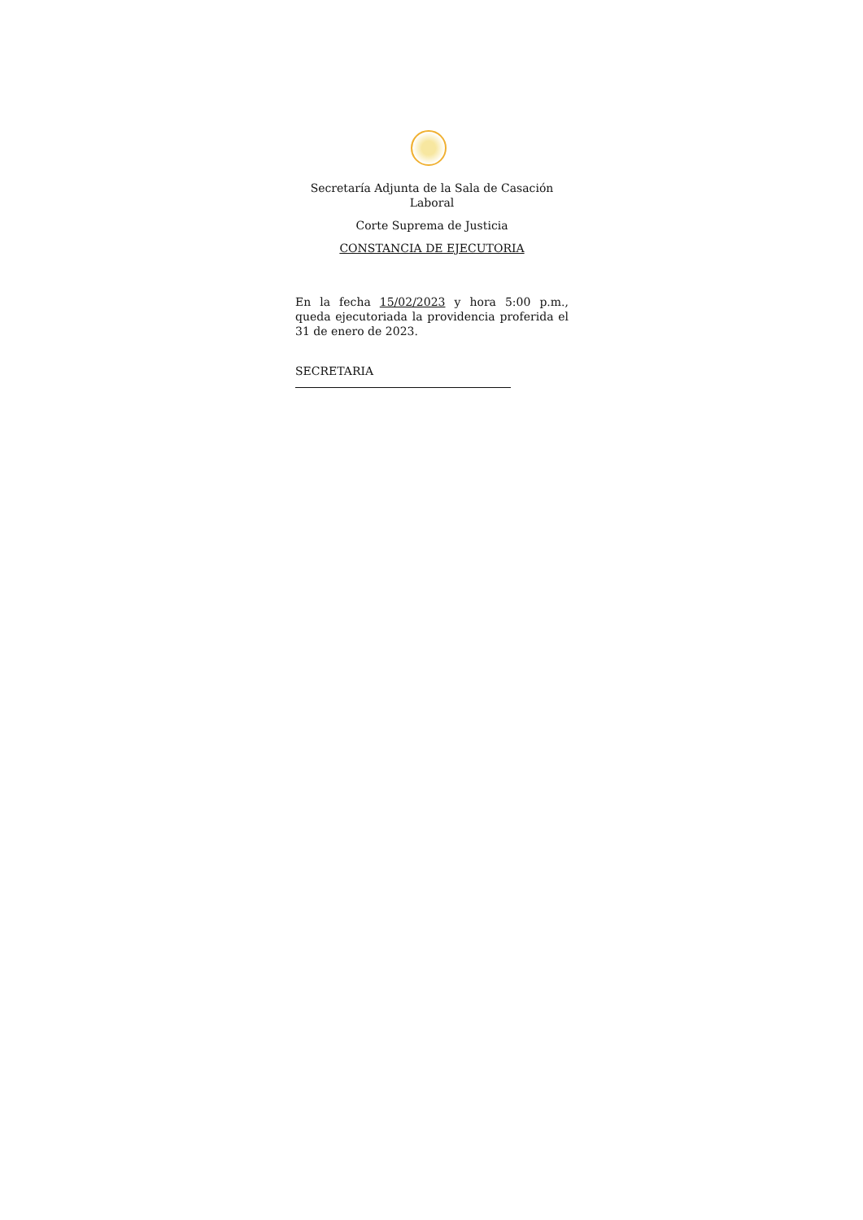Secretaría Adjunta de la Sala de Casación Laboral
Corte Suprema de Justicia
CONSTANCIA DE EJECUTORIA
En la fecha 15/02/2023 y hora 5:00 p.m., queda ejecutoriada la providencia proferida el 31 de enero de 2023.
SECRETARIA